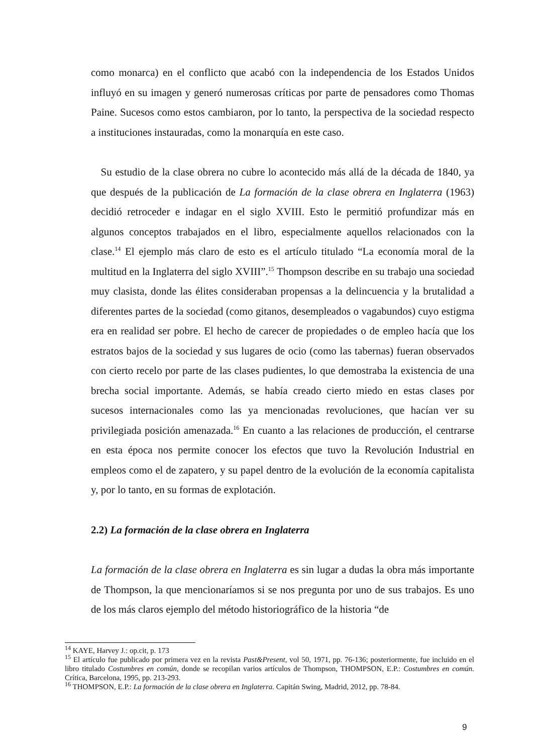como monarca) en el conflicto que acabó con la independencia de los Estados Unidos influyó en su imagen y generó numerosas críticas por parte de pensadores como Thomas Paine. Sucesos como estos cambiaron, por lo tanto, la perspectiva de la sociedad respecto a instituciones instauradas, como la monarquía en este caso.
Su estudio de la clase obrera no cubre lo acontecido más allá de la década de 1840, ya que después de la publicación de La formación de la clase obrera en Inglaterra (1963) decidió retroceder e indagar en el siglo XVIII. Esto le permitió profundizar más en algunos conceptos trabajados en el libro, especialmente aquellos relacionados con la clase.<sup>14</sup> El ejemplo más claro de esto es el artículo titulado “La economía moral de la multitud en la Inglaterra del siglo XVIII”.<sup>15</sup> Thompson describe en su trabajo una sociedad muy clasista, donde las élites consideraban propensas a la delincuencia y la brutalidad a diferentes partes de la sociedad (como gitanos, desempleados o vagabundos) cuyo estigma era en realidad ser pobre. El hecho de carecer de propiedades o de empleo hacía que los estratos bajos de la sociedad y sus lugares de ocio (como las tabernas) fueran observados con cierto recelo por parte de las clases pudientes, lo que demostraba la existencia de una brecha social importante. Además, se había creado cierto miedo en estas clases por sucesos internacionales como las ya mencionadas revoluciones, que hacían ver su privilegiada posición amenazada.<sup>16</sup> En cuanto a las relaciones de producción, el centrarse en esta época nos permite conocer los efectos que tuvo la Revolución Industrial en empleos como el de zapatero, y su papel dentro de la evolución de la economía capitalista y, por lo tanto, en su formas de explotación.
2.2) La formación de la clase obrera en Inglaterra
La formación de la clase obrera en Inglaterra es sin lugar a dudas la obra más importante de Thompson, la que mencionaríamos si se nos pregunta por uno de sus trabajos. Es uno de los más claros ejemplo del método historiográfico de la historia “de
<sup>14</sup> KAYE, Harvey J.: op.cit, p. 173
<sup>15</sup> El artículo fue publicado por primera vez en la revista Past&Present, vol 50, 1971, pp. 76-136; posteriormente, fue incluido en el libro titulado Costumbres en común, donde se recopilan varios artículos de Thompson, THOMPSON, E.P.: Costumbres en común. Crítica, Barcelona, 1995, pp. 213-293.
<sup>16</sup> THOMPSON, E.P.: La formación de la clase obrera en Inglaterra. Capitán Swing, Madrid, 2012, pp. 78-84.
9